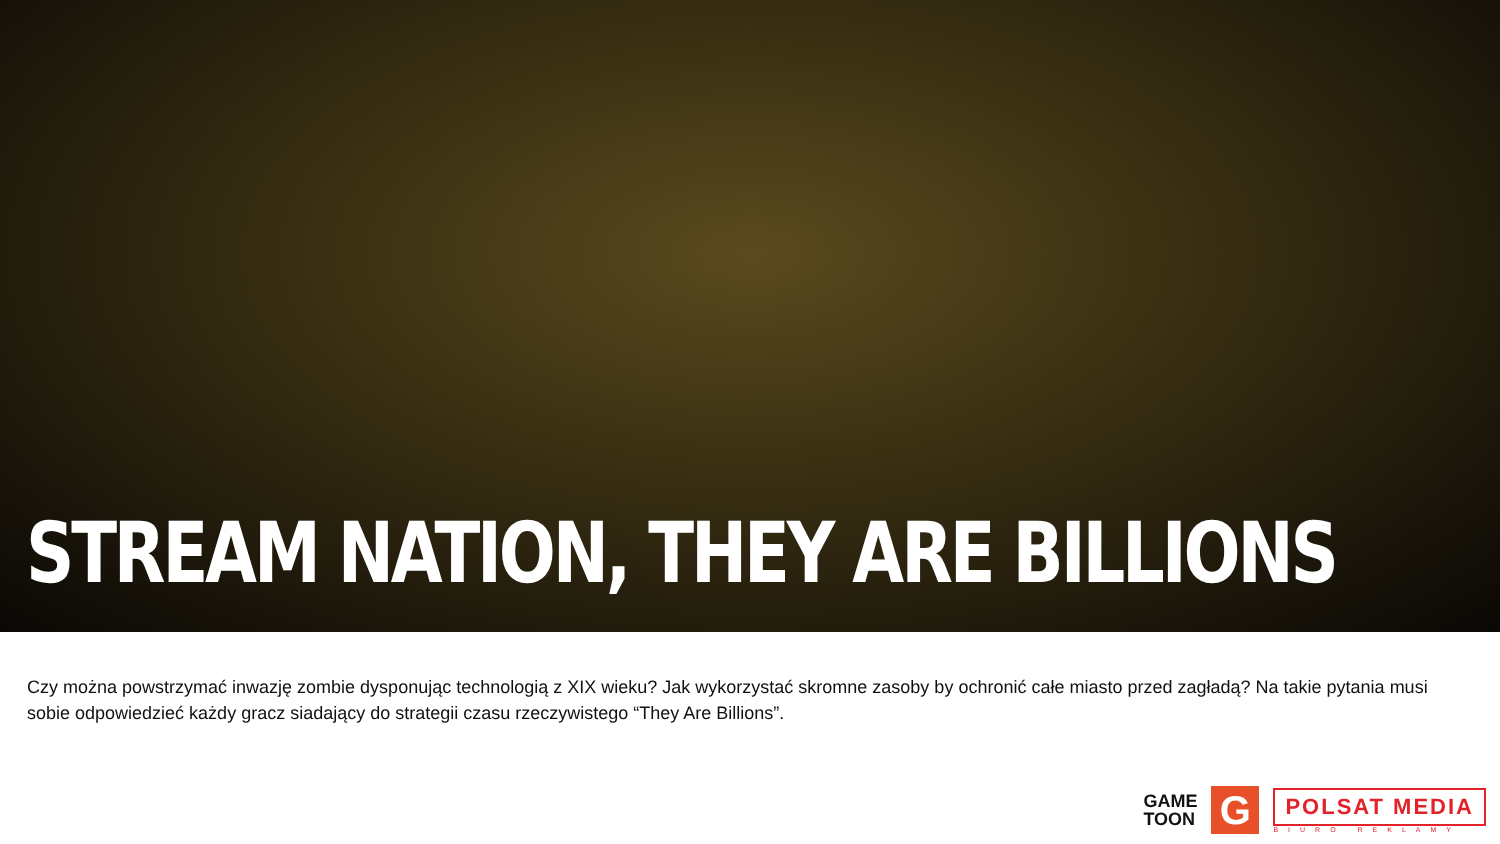STREAM NATION, THEY ARE BILLIONS
Czy można powstrzymać inwazję zombie dysponując technologią z XIX wieku? Jak wykorzystać skromne zasoby by ochronić całe miasto przed zagładą? Na takie pytania musi sobie odpowiedzieć każdy gracz siadający do strategii czasu rzeczywistego “They Are Billions”.
GAME
TOON
G
POLSAT MEDIA
BIURO REKLAMY